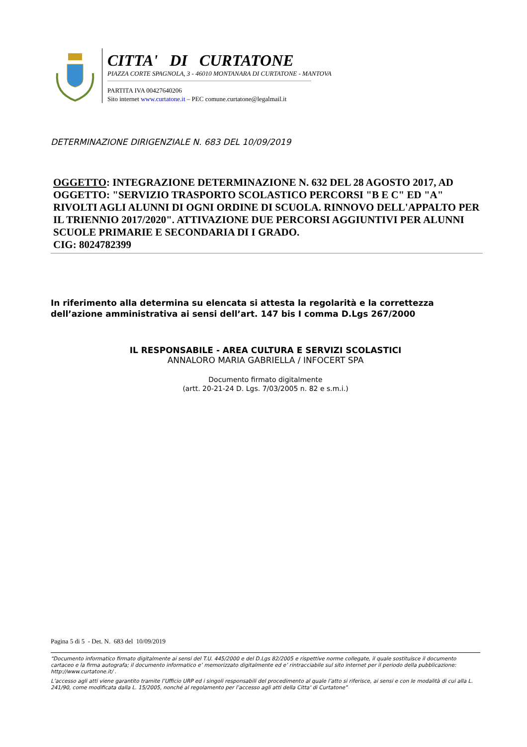CITTA' DI CURTATONE
PIAZZA CORTE SPAGNOLA, 3 - 46010 MONTANARA DI CURTATONE - MANTOVA
PARTITA IVA 00427640206
Sito internet www.curtatone.it – PEC comune.curtatone@legalmail.it
DETERMINAZIONE DIRIGENZIALE N. 683 DEL 10/09/2019
OGGETTO: INTEGRAZIONE DETERMINAZIONE N. 632 DEL 28 AGOSTO 2017, AD OGGETTO: "SERVIZIO TRASPORTO SCOLASTICO PERCORSI "B E C" ED "A" RIVOLTI AGLI ALUNNI DI OGNI ORDINE DI SCUOLA. RINNOVO DELL'APPALTO PER IL TRIENNIO 2017/2020". ATTIVAZIONE DUE PERCORSI AGGIUNTIVI PER ALUNNI SCUOLE PRIMARIE E SECONDARIA DI I GRADO.
CIG: 8024782399
In riferimento alla determina su elencata si attesta la regolarità e la correttezza dell’azione amministrativa ai sensi dell’art. 147 bis I comma D.Lgs 267/2000
IL RESPONSABILE - AREA CULTURA E SERVIZI SCOLASTICI
ANNALORO MARIA GABRIELLA / INFOCERT SPA
Documento firmato digitalmente
(artt. 20-21-24 D. Lgs. 7/03/2005 n. 82 e s.m.i.)
Pagina 5 di 5 - Det. N. 683 del 10/09/2019
“Documento informatico firmato digitalmente ai sensi del T.U. 445/2000 e del D.Lgs 82/2005 e rispettive norme collegate, il quale sostituisce il documento cartaceo e la firma autografa; il documento informatico e’ memorizzato digitalmente ed e’ rintracciabile sul sito internet per il periodo della pubblicazione: http://www.curtatone.it/ .
L’accesso agli atti viene garantito tramite l’Ufficio URP ed i singoli responsabili del procedimento al quale l’atto si riferisce, ai sensi e con le modalità di cui alla L. 241/90, come modificata dalla L. 15/2005, nonché al regolamento per l’accesso agli atti della Citta' di Curtatone”